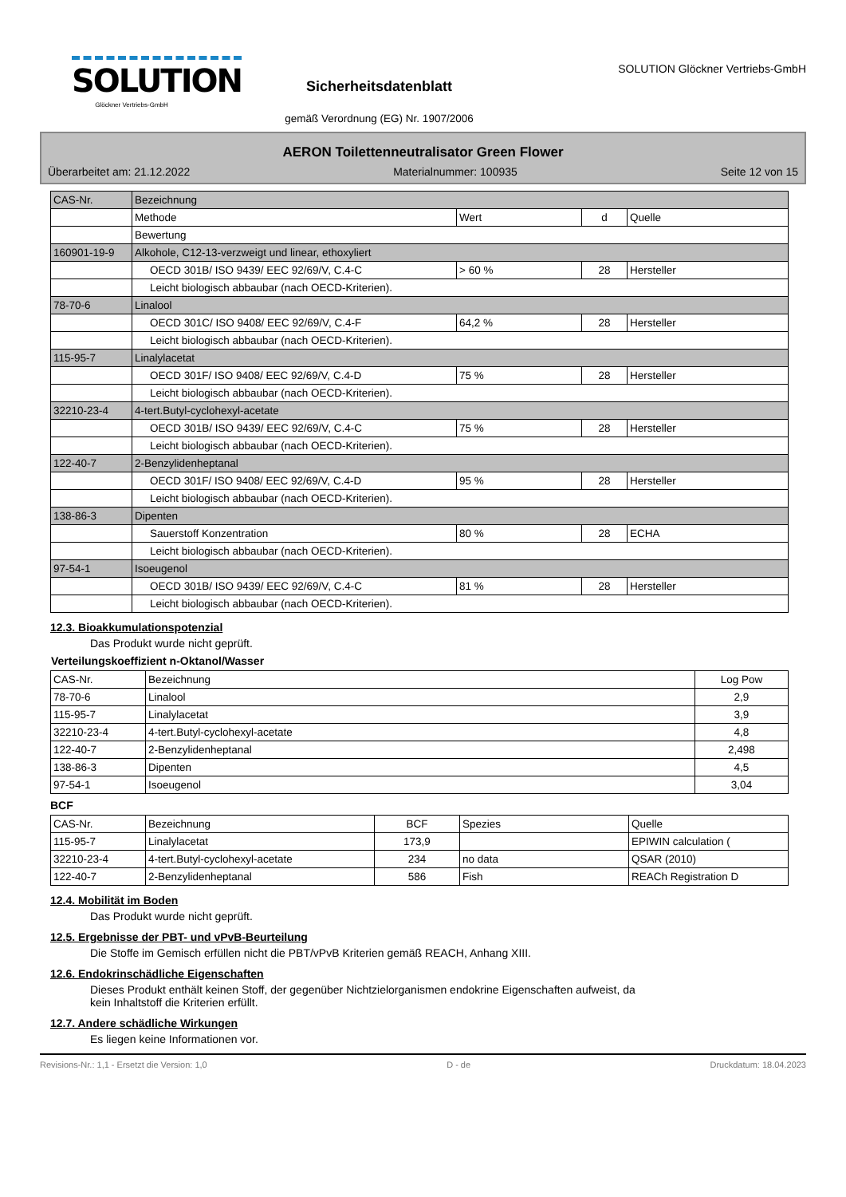SOLUTION
Glöckner Vertriebs-GmbH
Sicherheitsdatenblatt
gemäß Verordnung (EG) Nr. 1907/2006
SOLUTION Glöckner Vertriebs-GmbH
AERON Toilettenneutralisator Green Flower
Überarbeitet am: 21.12.2022 Materialnummer: 100935 Seite 12 von 15
| CAS-Nr. | Bezeichnung | | | |
| | Methode | Wert | d | Quelle |
| | Bewertung | | | |
| 160901-19-9 | Alkohole, C12-13-verzweigt und linear, ethoxyliert | | | |
| | OECD 301B/ ISO 9439/ EEC 92/69/V, C.4-C | > 60 % | 28 | Hersteller |
| | Leicht biologisch abbaubar (nach OECD-Kriterien). | | | |
| 78-70-6 | Linalool | | | |
| | OECD 301C/ ISO 9408/ EEC 92/69/V, C.4-F | 64,2 % | 28 | Hersteller |
| | Leicht biologisch abbaubar (nach OECD-Kriterien). | | | |
| 115-95-7 | Linalylacetat | | | |
| | OECD 301F/ ISO 9408/ EEC 92/69/V, C.4-D | 75 % | 28 | Hersteller |
| | Leicht biologisch abbaubar (nach OECD-Kriterien). | | | |
| 32210-23-4 | 4-tert.Butyl-cyclohexyl-acetate | | | |
| | OECD 301B/ ISO 9439/ EEC 92/69/V, C.4-C | 75 % | 28 | Hersteller |
| | Leicht biologisch abbaubar (nach OECD-Kriterien). | | | |
| 122-40-7 | 2-Benzylidenheptanal | | | |
| | OECD 301F/ ISO 9408/ EEC 92/69/V, C.4-D | 95 % | 28 | Hersteller |
| | Leicht biologisch abbaubar (nach OECD-Kriterien). | | | |
| 138-86-3 | Dipenten | | | |
| | Sauerstoff Konzentration | 80 % | 28 | ECHA |
| | Leicht biologisch abbaubar (nach OECD-Kriterien). | | | |
| 97-54-1 | Isoeugenol | | | |
| | OECD 301B/ ISO 9439/ EEC 92/69/V, C.4-C | 81 % | 28 | Hersteller |
| | Leicht biologisch abbaubar (nach OECD-Kriterien). | | | |
12.3. Bioakkumulationspotenzial
Das Produkt wurde nicht geprüft.
Verteilungskoeffizient n-Oktanol/Wasser
| CAS-Nr. | Bezeichnung | Log Pow |
| --- | --- | --- |
| 78-70-6 | Linalool | 2,9 |
| 115-95-7 | Linalylacetat | 3,9 |
| 32210-23-4 | 4-tert.Butyl-cyclohexyl-acetate | 4,8 |
| 122-40-7 | 2-Benzylidenheptanal | 2,498 |
| 138-86-3 | Dipenten | 4,5 |
| 97-54-1 | Isoeugenol | 3,04 |
BCF
| CAS-Nr. | Bezeichnung | BCF | Spezies | Quelle |
| --- | --- | --- | --- | --- |
| 115-95-7 | Linalylacetat | 173,9 | | EPIWIN calculation ( |
| 32210-23-4 | 4-tert.Butyl-cyclohexyl-acetate | 234 | no data | QSAR (2010) |
| 122-40-7 | 2-Benzylidenheptanal | 586 | Fish | REACh Registration D |
12.4. Mobilität im Boden
Das Produkt wurde nicht geprüft.
12.5. Ergebnisse der PBT- und vPvB-Beurteilung
Die Stoffe im Gemisch erfüllen nicht die PBT/vPvB Kriterien gemäß REACH, Anhang XIII.
12.6. Endokrinschädliche Eigenschaften
Dieses Produkt enthält keinen Stoff, der gegenüber Nichtzielorganismen endokrine Eigenschaften aufweist, da
kein Inhaltstoff die Kriterien erfüllt.
12.7. Andere schädliche Wirkungen
Es liegen keine Informationen vor.
Revisions-Nr.: 1,1 - Ersetzt die Version: 1,0 D - de Druckdatum: 18.04.2023